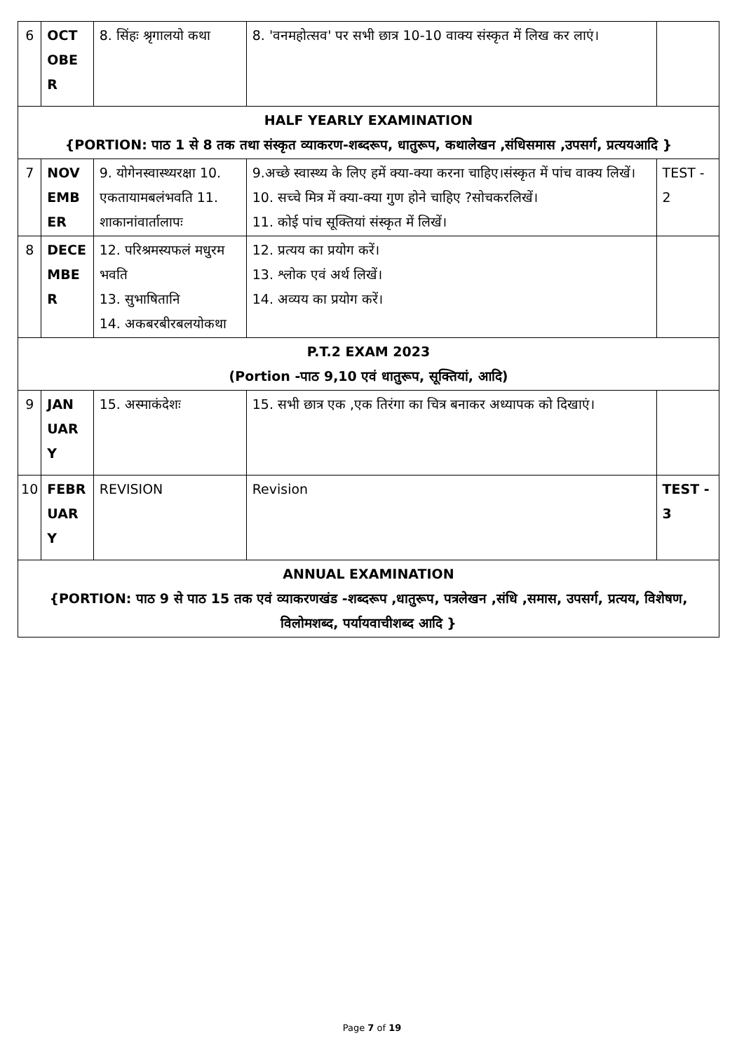| 6 | OCT OBE R | 8. सिंहः श्रृगालयो कथा | 8. 'वनमहोत्सव' पर सभी छात्र 10-10 वाक्य संस्कृत में लिख कर लाएं। | |
| HALF YEARLY EXAMINATION {PORTION: पाठ 1 से 8 तक तथा संस्कृत व्याकरण-शब्दरूप, धातुरूप, कथालेखन ,संधिसमास ,उपसर्ग, प्रत्ययआदि } | | | | |
| 7 | NOV EMB ER | 9. योगेनस्वास्थ्यरक्षा 10. एकतायामबलंभवति 11. शाकानांवार्तालापः | 9.अच्छे स्वास्थ्य के लिए हमें क्या-क्या करना चाहिए।संस्कृत में पांच वाक्य लिखें।10. सच्चे मित्र में क्या-क्या गुण होने चाहिए ?सोचकरलिखें। 11. कोई पांच सूक्तियां संस्कृत में लिखें। | TEST - 2 |
| 8 | DECE MBE R | 12. परिश्रमस्यफलं मधुरम भवति 13. सुभाषितानि 14. अकबरबीरबलयोकथा | 12. प्रत्यय का प्रयोग करें। 13. श्लोक एवं अर्थ लिखें। 14. अव्यय का प्रयोग करें। | |
| P.T.2 EXAM 2023 (Portion -पाठ 9,10 एवं धातुरूप, सूक्तियां, आदि) | | | | |
| 9 | JAN UAR Y | 15. अस्माकंदेशः | 15. सभी छात्र एक ,एक तिरंगा का चित्र बनाकर अध्यापक को दिखाएं। | |
| 10 | FEBR UAR Y | REVISION | Revision | TEST - 3 |
| ANNUAL EXAMINATION {PORTION: पाठ 9 से पाठ 15 तक एवं व्याकरणखंड -शब्दरूप ,धातुरूप, पत्रलेखन ,संधि ,समास, उपसर्ग, प्रत्यय, विशेषण, विलोमशब्द, पर्यायवाचीशब्द आदि } | | | | |
Page 7 of 19